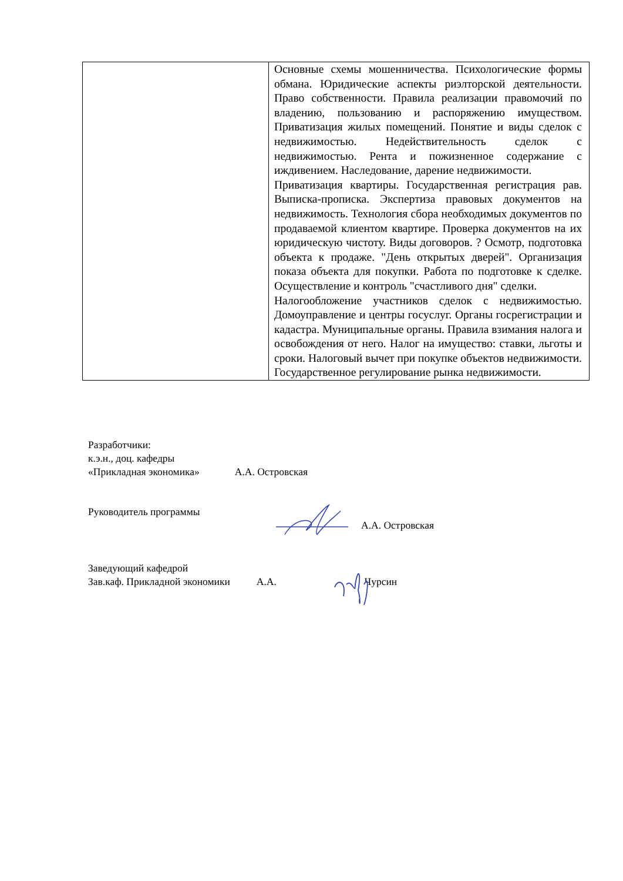| | Основные схемы мошенничества. Психологические формы обмана. Юридические аспекты риэлторской деятельности. Право собственности. Правила реализации правомочий по владению, пользованию и распоряжению имуществом. Приватизация жилых помещений. Понятие и виды сделок с недвижимостью. Недействительность сделок с недвижимостью. Рента и пожизненное содержание с иждивением. Наследование, дарение недвижимости. Приватизация квартиры. Государственная регистрация рав. Выписка-прописка. Экспертиза правовых документов на недвижимость. Технология сбора необходимых документов по продаваемой клиентом квартире. Проверка документов на их юридическую чистоту. Виды договоров. ? Осмотр, подготовка объекта к продаже. "День открытых дверей". Организация показа объекта для покупки. Работа по подготовке к сделке. Осуществление и контроль "счастливого дня" сделки. Налогообложение участников сделок с недвижимостью. Домоуправление и центры госуслуг. Органы госрегистрации и кадастра. Муниципальные органы. Правила взимания налога и освобождения от него. Налог на имущество: ставки, льготы и сроки. Налоговый вычет при покупке объектов недвижимости. Государственное регулирование рынка недвижимости. |
Разработчики:
к.э.н., доц. кафедры
«Прикладная экономика» А.А. Островская
Руководитель программы
А.А. Островская
Заведующий кафедрой
Зав.каф. Прикладной экономики А.А. Чурсин